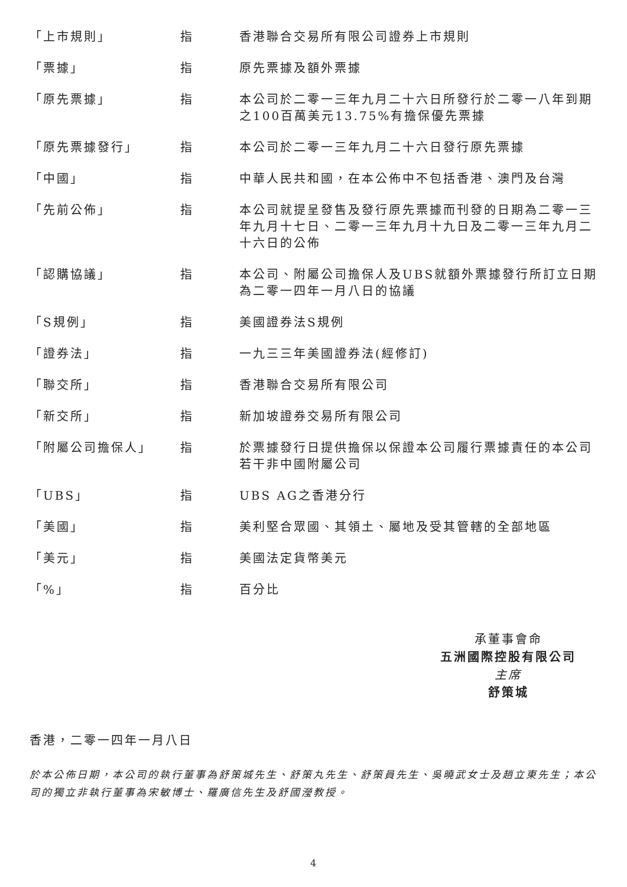| 「上市規則」 | 指 | 香港聯合交易所有限公司證券上市規則 |
| 「票據」 | 指 | 原先票據及額外票據 |
| 「原先票據」 | 指 | 本公司於二零一三年九月二十六日所發行於二零一八年到期之100百萬美元13.75%有擔保優先票據 |
| 「原先票據發行」 | 指 | 本公司於二零一三年九月二十六日發行原先票據 |
| 「中國」 | 指 | 中華人民共和國，在本公佈中不包括香港、澳門及台灣 |
| 「先前公佈」 | 指 | 本公司就提呈發售及發行原先票據而刊發的日期為二零一三年九月十七日、二零一三年九月十九日及二零一三年九月二十六日的公佈 |
| 「認購協議」 | 指 | 本公司、附屬公司擔保人及UBS就額外票據發行所訂立日期為二零一四年一月八日的協議 |
| 「S規例」 | 指 | 美國證券法S規例 |
| 「證券法」 | 指 | 一九三三年美國證券法(經修訂) |
| 「聯交所」 | 指 | 香港聯合交易所有限公司 |
| 「新交所」 | 指 | 新加坡證券交易所有限公司 |
| 「附屬公司擔保人」 | 指 | 於票據發行日提供擔保以保證本公司履行票據責任的本公司若干非中國附屬公司 |
| 「UBS」 | 指 | UBS AG之香港分行 |
| 「美國」 | 指 | 美利堅合眾國、其領土、屬地及受其管轄的全部地區 |
| 「美元」 | 指 | 美國法定貨幣美元 |
| 「%」 | 指 | 百分比 |
承董事會命
五洲國際控股有限公司
主席
舒策城
香港，二零一四年一月八日
於本公佈日期，本公司的執行董事為舒策城先生、舒策丸先生、舒策員先生、吳曉武女士及趙立東先生；本公司的獨立非執行董事為宋敏博士、羅廣信先生及舒國瀅教授。
4